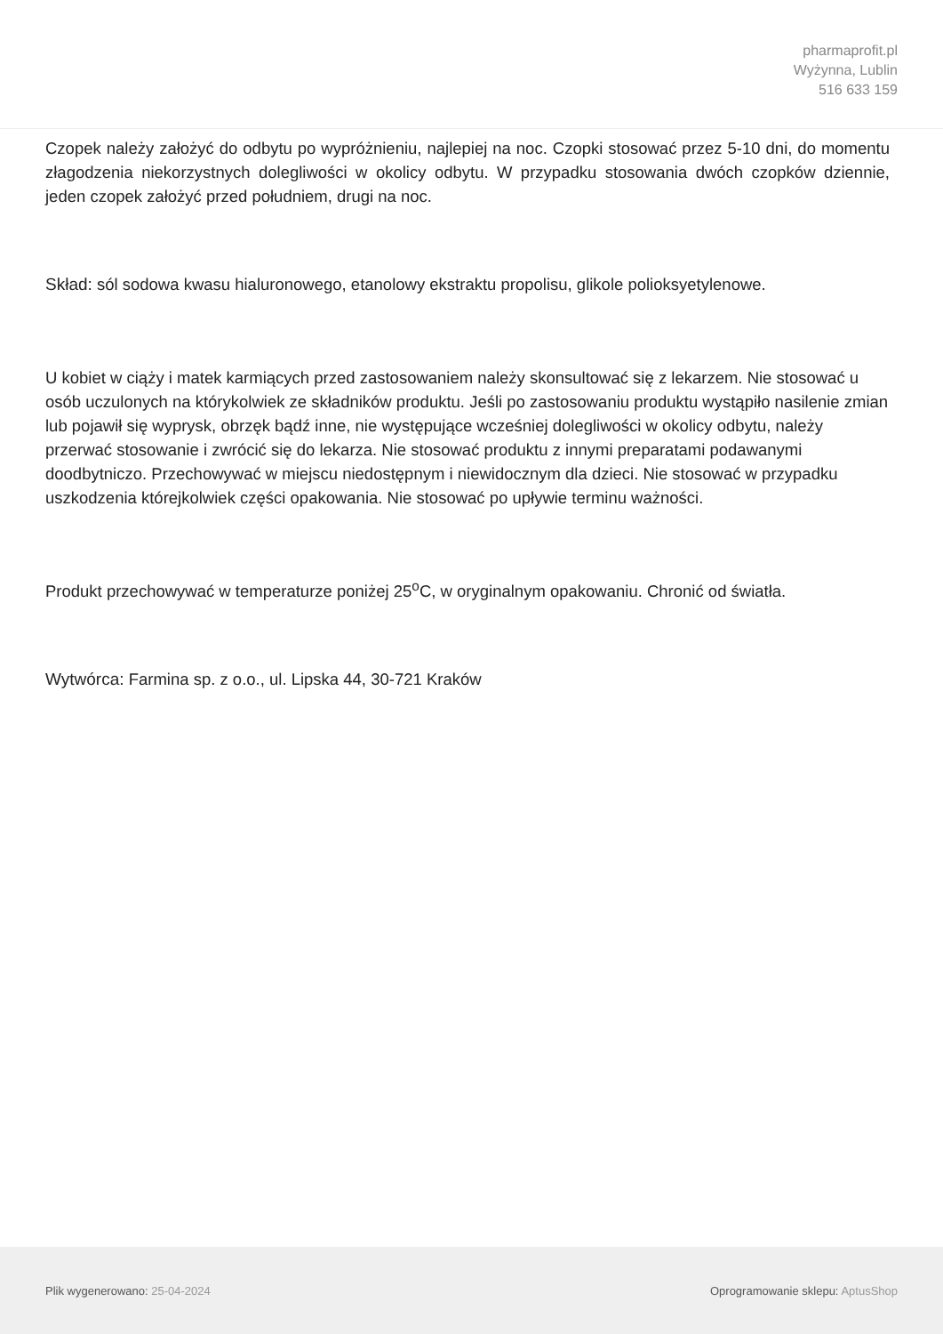pharmaprofit.pl
Wyżynna, Lublin
516 633 159
Czopek należy założyć do odbytu po wypróżnieniu, najlepiej na noc. Czopki stosować przez 5-10 dni, do momentu złagodzenia niekorzystnych dolegliwości w okolicy odbytu. W przypadku stosowania dwóch czopków dziennie, jeden czopek założyć przed południem, drugi na noc.
Skład: sól sodowa kwasu hialuronowego, etanolowy ekstraktu propolisu, glikole polioksyetylenowe.
U kobiet w ciąży i matek karmiących przed zastosowaniem należy skonsultować się z lekarzem. Nie stosować u osób uczulonych na którykolwiek ze składników produktu. Jeśli po zastosowaniu produktu wystąpiło nasilenie zmian lub pojawił się wyprysk, obrzęk bądź inne, nie występujące wcześniej dolegliwości w okolicy odbytu, należy przerwać stosowanie i zwrócić się do lekarza. Nie stosować produktu z innymi preparatami podawanymi doodbytniczo. Przechowywać w miejscu niedostępnym i niewidocznym dla dzieci. Nie stosować w przypadku uszkodzenia którejkolwiek części opakowania. Nie stosować po upływie terminu ważności.
Produkt przechowywać w temperaturze poniżej 25<sup>o</sup>C, w oryginalnym opakowaniu. Chronić od światła.
Wytwórca: Farmina sp. z o.o., ul. Lipska 44, 30-721 Kraków
Plik wygenerowano: 25-04-2024 Oprogramowanie sklepu: AptusShop